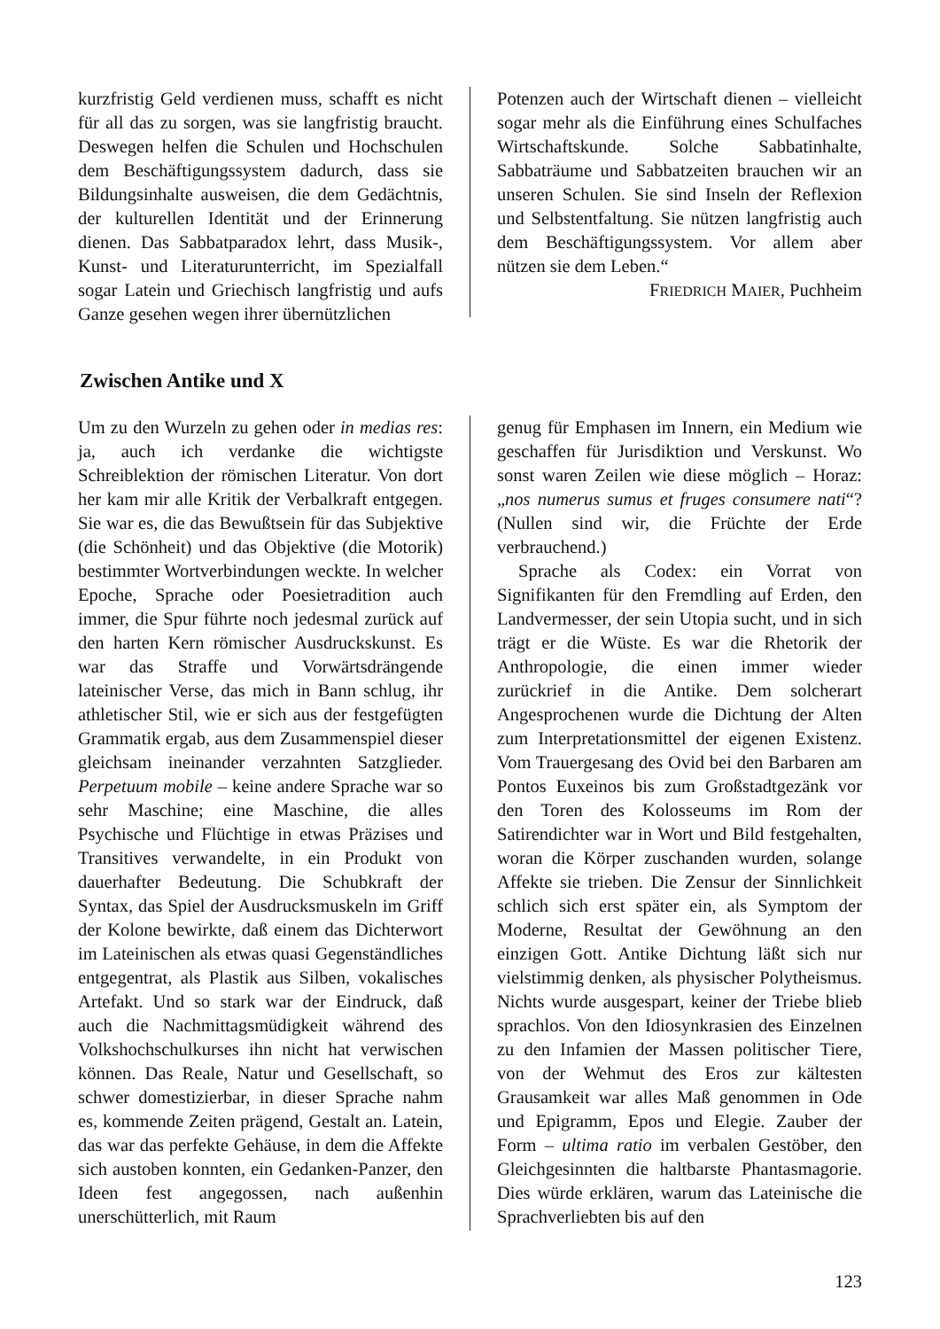kurzfristig Geld verdienen muss, schafft es nicht für all das zu sorgen, was sie langfristig braucht. Deswegen helfen die Schulen und Hochschulen dem Beschäftigungssystem dadurch, dass sie Bildungsinhalte ausweisen, die dem Gedächtnis, der kulturellen Identität und der Erinnerung dienen. Das Sabbatparadox lehrt, dass Musik-, Kunst- und Literaturunterricht, im Spezialfall sogar Latein und Griechisch langfristig und aufs Ganze gesehen wegen ihrer übernützlichen
Potenzen auch der Wirtschaft dienen – vielleicht sogar mehr als die Einführung eines Schulfaches Wirtschaftskunde. Solche Sabbatinhalte, Sabbaträume und Sabbatzeiten brauchen wir an unseren Schulen. Sie sind Inseln der Reflexion und Selbstentfaltung. Sie nützen langfristig auch dem Beschäftigungssystem. Vor allem aber nützen sie dem Leben.“
FRIEDRICH MAIER, Puchheim
Zwischen Antike und X
Um zu den Wurzeln zu gehen oder in medias res: ja, auch ich verdanke die wichtigste Schreiblektion der römischen Literatur. Von dort her kam mir alle Kritik der Verbalkraft entgegen. Sie war es, die das Bewußtsein für das Subjektive (die Schönheit) und das Objektive (die Motorik) bestimmter Wortverbindungen weckte. In welcher Epoche, Sprache oder Poesietradition auch immer, die Spur führte noch jedesmal zurück auf den harten Kern römischer Ausdruckskunst. Es war das Straffe und Vorwärtsdrängende lateinischer Verse, das mich in Bann schlug, ihr athletischer Stil, wie er sich aus der festgefügten Grammatik ergab, aus dem Zusammenspiel dieser gleichsam ineinander verzahnten Satzglieder. Perpetuum mobile – keine andere Sprache war so sehr Maschine; eine Maschine, die alles Psychische und Flüchtige in etwas Präzises und Transitives verwandelte, in ein Produkt von dauerhafter Bedeutung. Die Schubkraft der Syntax, das Spiel der Ausdrucksmuskeln im Griff der Kolone bewirkte, daß einem das Dichterwort im Lateinischen als etwas quasi Gegenständliches entgegentrat, als Plastik aus Silben, vokalisches Artefakt. Und so stark war der Eindruck, daß auch die Nachmittagsmüdigkeit während des Volkshochschulkurses ihn nicht hat verwischen können. Das Reale, Natur und Gesellschaft, so schwer domestizierbar, in dieser Sprache nahm es, kommende Zeiten prägend, Gestalt an. Latein, das war das perfekte Gehäuse, in dem die Affekte sich austoben konnten, ein Gedanken-Panzer, den Ideen fest angegossen, nach außenhin unerschütterlich, mit Raum
genug für Emphasen im Innern, ein Medium wie geschaffen für Jurisdiktion und Verskunst. Wo sonst waren Zeilen wie diese möglich – Horaz: „nos numerus sumus et fruges consumere nati“? (Nullen sind wir, die Früchte der Erde verbrauchend.)
Sprache als Codex: ein Vorrat von Signifikanten für den Fremdling auf Erden, den Landvermesser, der sein Utopia sucht, und in sich trägt er die Wüste. Es war die Rhetorik der Anthropologie, die einen immer wieder zurückrief in die Antike. Dem solcherart Angesprochenen wurde die Dichtung der Alten zum Interpretationsmittel der eigenen Existenz. Vom Trauergesang des Ovid bei den Barbaren am Pontos Euxeinos bis zum Großstadtgezänk vor den Toren des Kolosseums im Rom der Satirendichter war in Wort und Bild festgehalten, woran die Körper zuschanden wurden, solange Affekte sie trieben. Die Zensur der Sinnlichkeit schlich sich erst später ein, als Symptom der Moderne, Resultat der Gewöhnung an den einzigen Gott. Antike Dichtung läßt sich nur vielstimmig denken, als physischer Polytheismus. Nichts wurde ausgespart, keiner der Triebe blieb sprachlos. Von den Idiosynkrasien des Einzelnen zu den Infamien der Massen politischer Tiere, von der Wehmut des Eros zur kältesten Grausamkeit war alles Maß genommen in Ode und Epigramm, Epos und Elegie. Zauber der Form – ultima ratio im verbalen Gestöber, den Gleichgesinnten die haltbarste Phantasmagorie. Dies würde erklären, warum das Lateinische die Sprachverliebten bis auf den
123